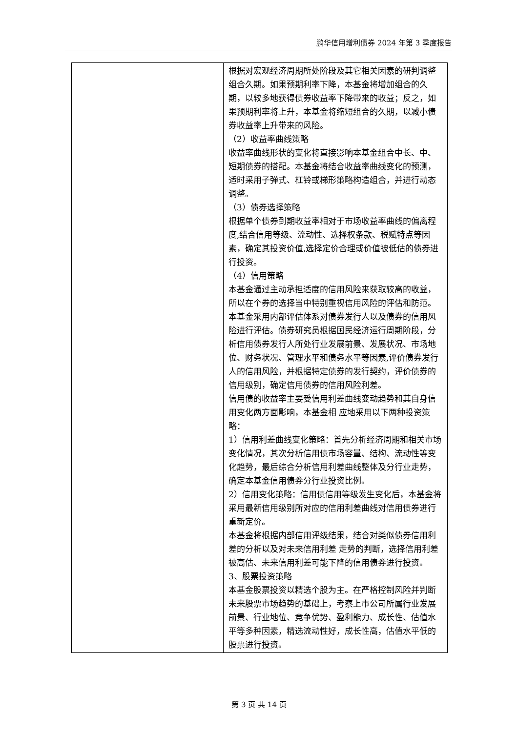鹏华信用增利债券 2024 年第 3 季度报告
| | 根据对宏观经济周期所处阶段及其它相关因素的研判调整组合久期。如果预期利率下降，本基金将增加组合的久期，以较多地获得债券收益率下降带来的收益；反之，如果预期利率将上升，本基金将缩短组合的久期，以减小债券收益率上升带来的风险。 （2）收益率曲线策略 收益率曲线形状的变化将直接影响本基金组合中长、中、短期债券的搭配。本基金将结合收益率曲线变化的预测， 适时采用子弹式、杠铃或梯形策略构造组合，并进行动态调整。 （3）债券选择策略 根据单个债券到期收益率相对于市场收益率曲线的偏离程度,结合信用等级、流动性、选择权条款、税赋特点等因素，确定其投资价值,选择定价合理或价值被低估的债券进行投资。 （4）信用策略 本基金通过主动承担适度的信用风险来获取较高的收益，所以在个券的选择当中特别重视信用风险的评估和防范。本基金采用内部评估体系对债券发行人以及债券的信用风险进行评估。债券研究员根据国民经济运行周期阶段，分析信用债券发行人所处行业发展前景、发展状况、市场地位、财务状况、管理水平和债务水平等因素,评价债券发行人的信用风险，并根据特定债券的发行契约，评价债券的信用级别，确定信用债券的信用风险利差。 信用债的收益率主要受信用利差曲线变动趋势和其自身信用变化两方面影响，本基金相 应地采用以下两种投资策略： 1）信用利差曲线变化策略：首先分析经济周期和相关市场变化情况，其次分析信用债市场容量、结构、流动性等变化趋势，最后综合分析信用利差曲线整体及分行业走势，确定本基金信用债券分行业投资比例。 2）信用变化策略：信用债信用等级发生变化后，本基金将采用最新信用级别所对应的信用利差曲线对信用债券进行重新定价。 本基金将根据内部信用评级结果，结合对类似债券信用利差的分析以及对未来信用利差 走势的判断，选择信用利差被高估、未来信用利差可能下降的信用债券进行投资。 3、股票投资策略 本基金股票投资以精选个股为主。在严格控制风险并判断未来股票市场趋势的基础上，考察上市公司所属行业发展前景、行业地位、竞争优势、盈利能力、成长性、估值水平等多种因素，精选流动性好，成长性高，估值水平低的股票进行投资。 |
第 3 页 共 14 页